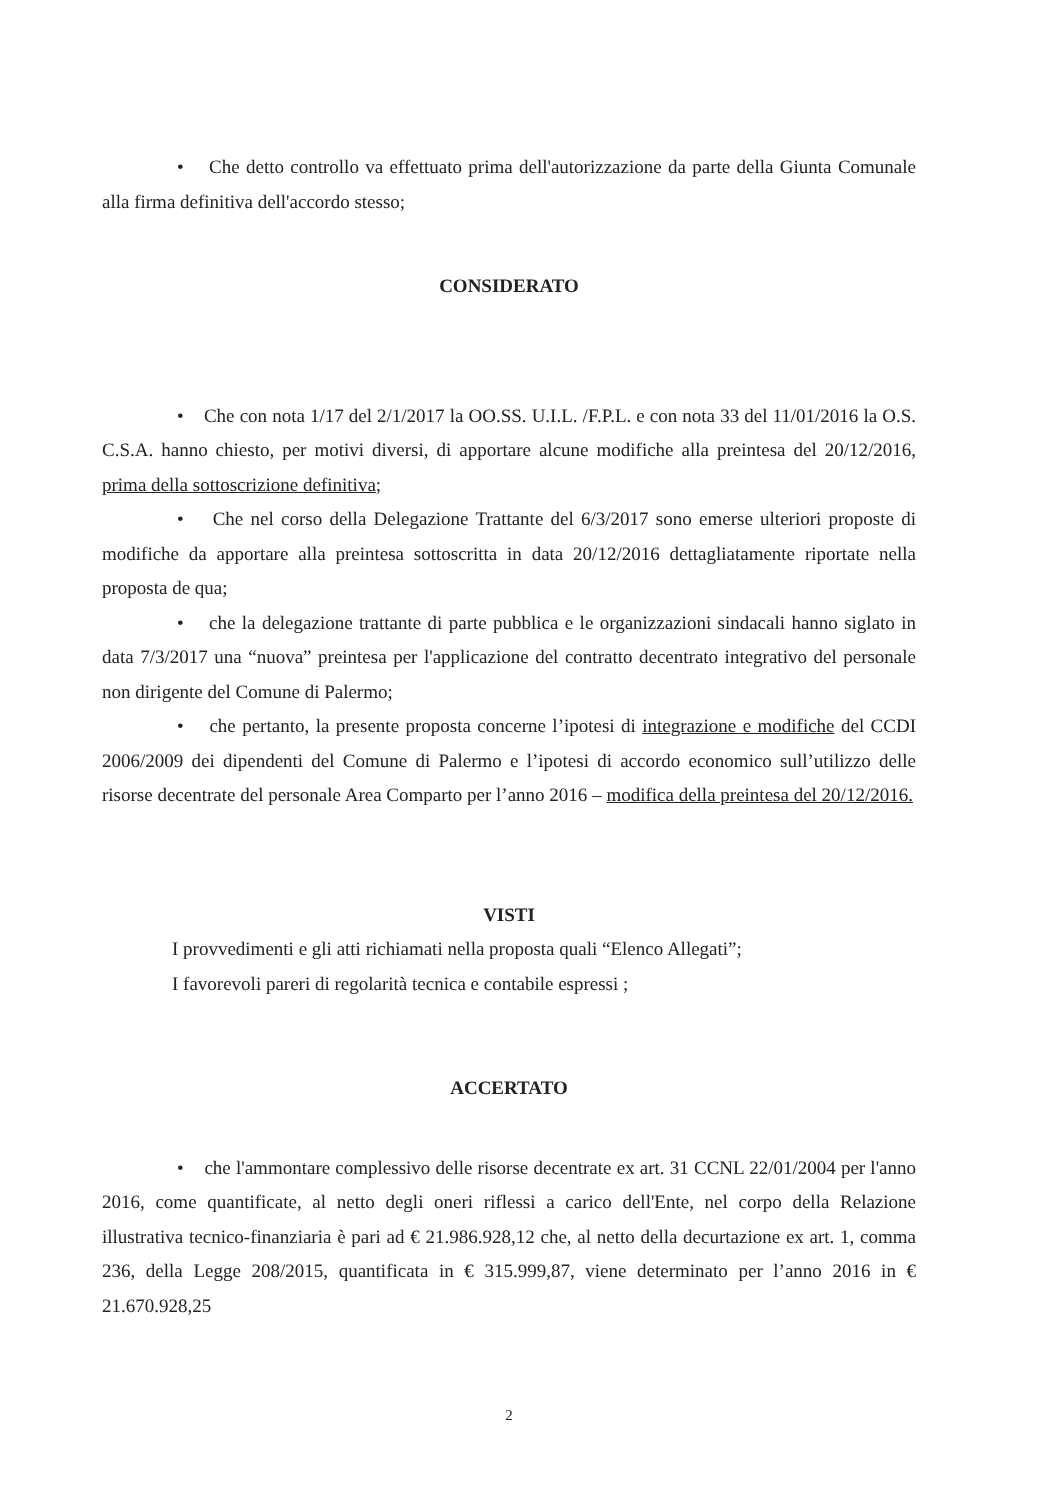• Che detto controllo va effettuato prima dell'autorizzazione da parte della Giunta Comunale alla firma definitiva dell'accordo stesso;
CONSIDERATO
• Che con nota 1/17 del 2/1/2017 la OO.SS. U.I.L. /F.P.L. e con nota 33 del 11/01/2016 la O.S. C.S.A. hanno chiesto, per motivi diversi, di apportare alcune modifiche alla preintesa del 20/12/2016, prima della sottoscrizione definitiva;
• Che nel corso della Delegazione Trattante del 6/3/2017 sono emerse ulteriori proposte di modifiche da apportare alla preintesa sottoscritta in data 20/12/2016 dettagliatamente riportate nella proposta de qua;
• che la delegazione trattante di parte pubblica e le organizzazioni sindacali hanno siglato in data 7/3/2017 una “nuova” preintesa per l'applicazione del contratto decentrato integrativo del personale non dirigente del Comune di Palermo;
• che pertanto, la presente proposta concerne l’ipotesi di integrazione e modifiche del CCDI 2006/2009 dei dipendenti del Comune di Palermo e l’ipotesi di accordo economico sull’utilizzo delle risorse decentrate del personale Area Comparto per l’anno 2016 – modifica della preintesa del 20/12/2016.
VISTI
I provvedimenti e gli atti richiamati nella proposta quali “Elenco Allegati”;
I favorevoli pareri di regolarità tecnica e contabile espressi ;
ACCERTATO
• che l'ammontare complessivo delle risorse decentrate ex art. 31 CCNL 22/01/2004 per l'anno 2016, come quantificate, al netto degli oneri riflessi a carico dell'Ente, nel corpo della Relazione illustrativa tecnico-finanziaria è pari ad € 21.986.928,12 che, al netto della decurtazione ex art. 1, comma 236, della Legge 208/2015, quantificata in € 315.999,87, viene determinato per l’anno 2016 in € 21.670.928,25
2